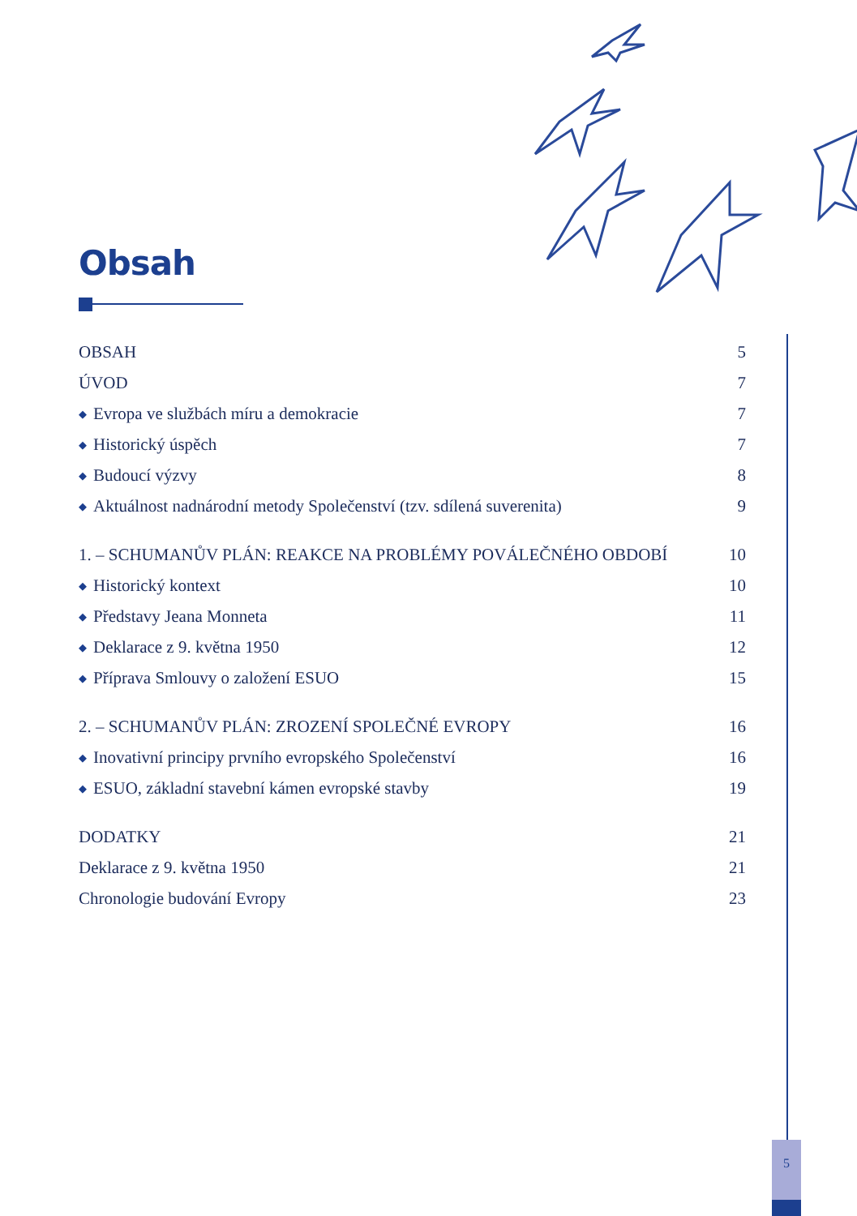Obsah
OBSAH 5
ÚVOD 7
◆ Evropa ve službách míru a demokracie 7
◆ Historický úspěch 7
◆ Budoucí výzvy 8
◆ Aktuálnost nadnárodní metody Společenství (tzv. sdílená suverenita) 9
1. – SCHUMANŮV PLÁN: REAKCE NA PROBLÉMY POVÁLEČNÉHO OBDOBÍ 10
◆ Historický kontext 10
◆ Představy Jeana Monneta 11
◆ Deklarace z 9. května 1950 12
◆ Příprava Smlouvy o založení ESUO 15
2. – SCHUMANŮV PLÁN: ZROZENÍ SPOLEČNÉ EVROPY 16
◆ Inovativní principy prvního evropského Společenství 16
◆ ESUO, základní stavební kámen evropské stavby 19
DODATKY 21
Deklarace z 9. května 1950 21
Chronologie budování Evropy 23
5